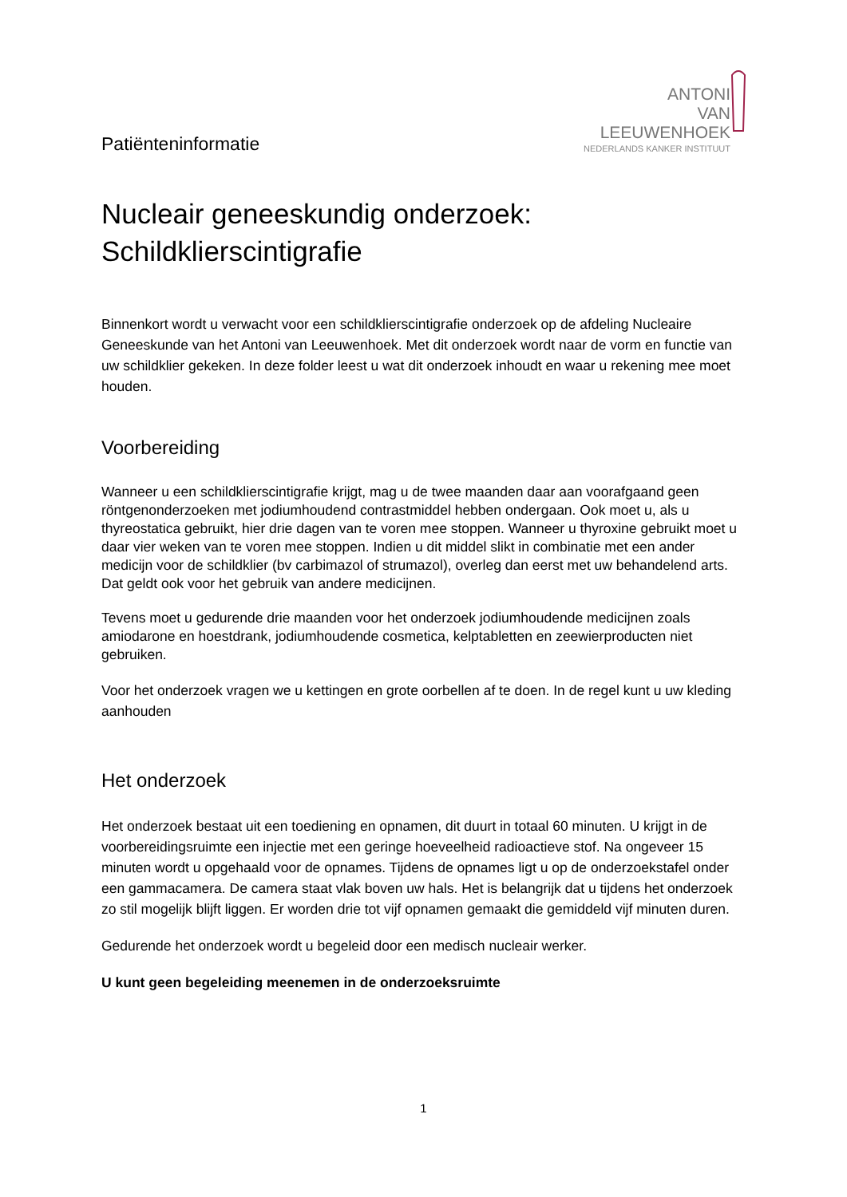Patiënteninformatie
ANTONI
VAN
LEEUWENHOEK
NEDERLANDS KANKER INSTITUUT
Nucleair geneeskundig onderzoek:
Schildklierscintigrafie
Binnenkort wordt u verwacht voor een schildklierscintigrafie onderzoek op de afdeling Nucleaire Geneeskunde van het Antoni van Leeuwenhoek. Met dit onderzoek wordt naar de vorm en functie van uw schildklier gekeken. In deze folder leest u wat dit onderzoek inhoudt en waar u rekening mee moet houden.
Voorbereiding
Wanneer u een schildklierscintigrafie krijgt, mag u de twee maanden daar aan voorafgaand geen röntgenonderzoeken met jodiumhoudend contrastmiddel hebben ondergaan. Ook moet u, als u thyreostatica gebruikt, hier drie dagen van te voren mee stoppen. Wanneer u thyroxine gebruikt moet u daar vier weken van te voren mee stoppen. Indien u dit middel slikt in combinatie met een ander medicijn voor de schildklier (bv carbimazol of strumazol), overleg dan eerst met uw behandelend arts. Dat geldt ook voor het gebruik van andere medicijnen.
Tevens moet u gedurende drie maanden voor het onderzoek jodiumhoudende medicijnen zoals amiodarone en hoestdrank, jodiumhoudende cosmetica, kelptabletten en zeewierproducten niet gebruiken.
Voor het onderzoek vragen we u kettingen en grote oorbellen af te doen. In de regel kunt u uw kleding aanhouden
Het onderzoek
Het onderzoek bestaat uit een toediening en opnamen, dit duurt in totaal 60 minuten. U krijgt in de voorbereidingsruimte een injectie met een geringe hoeveelheid radioactieve stof. Na ongeveer 15 minuten wordt u opgehaald voor de opnames. Tijdens de opnames ligt u op de onderzoekstafel onder een gammacamera. De camera staat vlak boven uw hals. Het is belangrijk dat u tijdens het onderzoek zo stil mogelijk blijft liggen. Er worden drie tot vijf opnamen gemaakt die gemiddeld vijf minuten duren.
Gedurende het onderzoek wordt u begeleid door een medisch nucleair werker.
U kunt geen begeleiding meenemen in de onderzoeksruimte
1